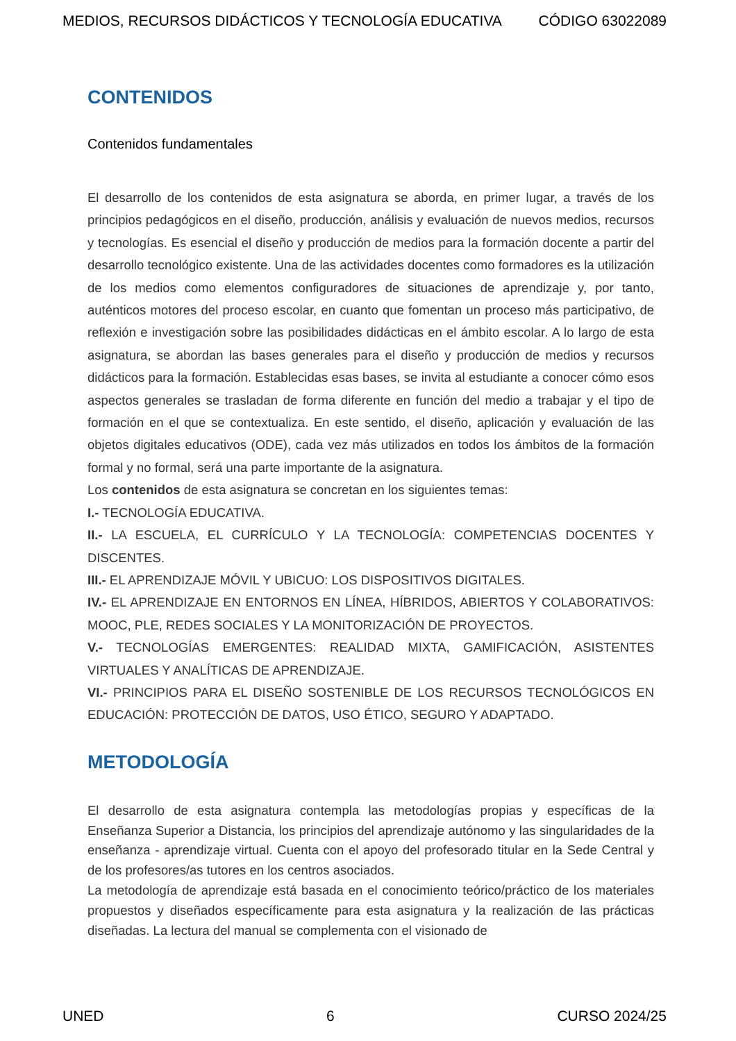MEDIOS, RECURSOS DIDÁCTICOS Y TECNOLOGÍA EDUCATIVA CÓDIGO 63022089
CONTENIDOS
Contenidos fundamentales
El desarrollo de los contenidos de esta asignatura se aborda, en primer lugar, a través de los principios pedagógicos en el diseño, producción, análisis y evaluación de nuevos medios, recursos y tecnologías. Es esencial el diseño y producción de medios para la formación docente a partir del desarrollo tecnológico existente. Una de las actividades docentes como formadores es la utilización de los medios como elementos configuradores de situaciones de aprendizaje y, por tanto, auténticos motores del proceso escolar, en cuanto que fomentan un proceso más participativo, de reflexión e investigación sobre las posibilidades didácticas en el ámbito escolar. A lo largo de esta asignatura, se abordan las bases generales para el diseño y producción de medios y recursos didácticos para la formación. Establecidas esas bases, se invita al estudiante a conocer cómo esos aspectos generales se trasladan de forma diferente en función del medio a trabajar y el tipo de formación en el que se contextualiza. En este sentido, el diseño, aplicación y evaluación de las objetos digitales educativos (ODE), cada vez más utilizados en todos los ámbitos de la formación formal y no formal, será una parte importante de la asignatura.
Los contenidos de esta asignatura se concretan en los siguientes temas:
I.- TECNOLOGÍA EDUCATIVA.
II.- LA ESCUELA, EL CURRÍCULO Y LA TECNOLOGÍA: COMPETENCIAS DOCENTES Y DISCENTES.
III.- EL APRENDIZAJE MÓVIL Y UBICUO: LOS DISPOSITIVOS DIGITALES.
IV.- EL APRENDIZAJE EN ENTORNOS EN LÍNEA, HÍBRIDOS, ABIERTOS Y COLABORATIVOS: MOOC, PLE, REDES SOCIALES Y LA MONITORIZACIÓN DE PROYECTOS.
V.- TECNOLOGÍAS EMERGENTES: REALIDAD MIXTA, GAMIFICACIÓN, ASISTENTES VIRTUALES Y ANALÍTICAS DE APRENDIZAJE.
VI.- PRINCIPIOS PARA EL DISEÑO SOSTENIBLE DE LOS RECURSOS TECNOLÓGICOS EN EDUCACIÓN: PROTECCIÓN DE DATOS, USO ÉTICO, SEGURO Y ADAPTADO.
METODOLOGÍA
El desarrollo de esta asignatura contempla las metodologías propias y específicas de la Enseñanza Superior a Distancia, los principios del aprendizaje autónomo y las singularidades de la enseñanza - aprendizaje virtual. Cuenta con el apoyo del profesorado titular en la Sede Central y de los profesores/as tutores en los centros asociados.
La metodología de aprendizaje está basada en el conocimiento teórico/práctico de los materiales propuestos y diseñados específicamente para esta asignatura y la realización de las prácticas diseñadas. La lectura del manual se complementa con el visionado de
UNED 6 CURSO 2024/25